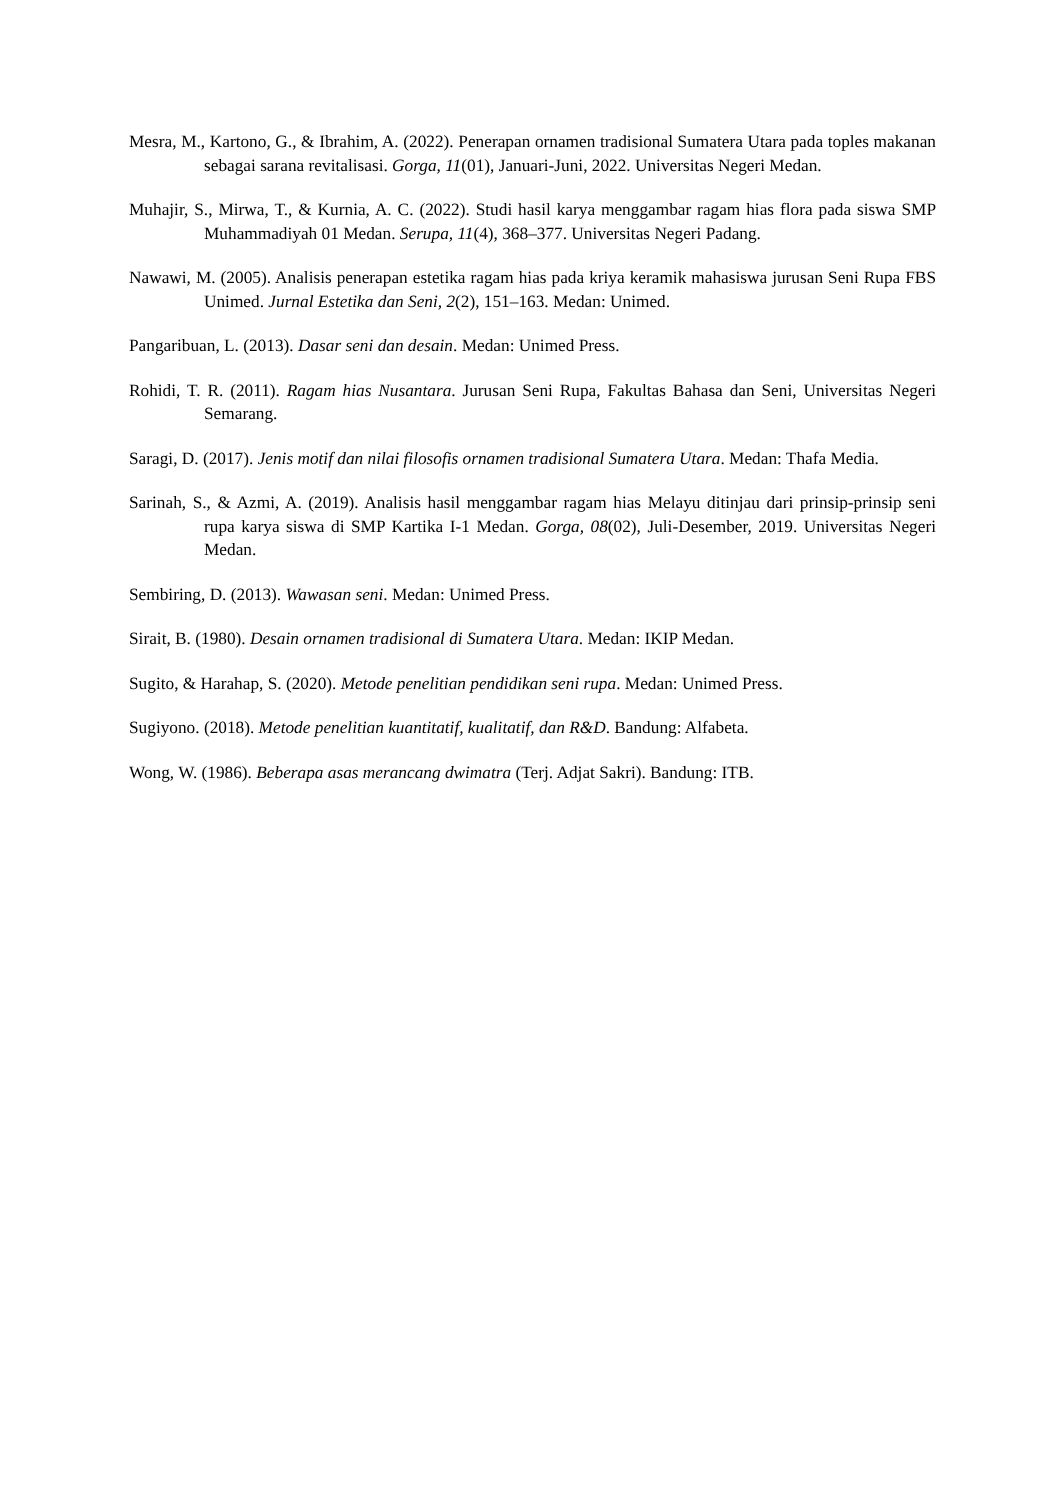Mesra, M., Kartono, G., & Ibrahim, A. (2022). Penerapan ornamen tradisional Sumatera Utara pada toples makanan sebagai sarana revitalisasi. Gorga, 11(01), Januari-Juni, 2022. Universitas Negeri Medan.
Muhajir, S., Mirwa, T., & Kurnia, A. C. (2022). Studi hasil karya menggambar ragam hias flora pada siswa SMP Muhammadiyah 01 Medan. Serupa, 11(4), 368–377. Universitas Negeri Padang.
Nawawi, M. (2005). Analisis penerapan estetika ragam hias pada kriya keramik mahasiswa jurusan Seni Rupa FBS Unimed. Jurnal Estetika dan Seni, 2(2), 151–163. Medan: Unimed.
Pangaribuan, L. (2013). Dasar seni dan desain. Medan: Unimed Press.
Rohidi, T. R. (2011). Ragam hias Nusantara. Jurusan Seni Rupa, Fakultas Bahasa dan Seni, Universitas Negeri Semarang.
Saragi, D. (2017). Jenis motif dan nilai filosofis ornamen tradisional Sumatera Utara. Medan: Thafa Media.
Sarinah, S., & Azmi, A. (2019). Analisis hasil menggambar ragam hias Melayu ditinjau dari prinsip-prinsip seni rupa karya siswa di SMP Kartika I-1 Medan. Gorga, 08(02), Juli-Desember, 2019. Universitas Negeri Medan.
Sembiring, D. (2013). Wawasan seni. Medan: Unimed Press.
Sirait, B. (1980). Desain ornamen tradisional di Sumatera Utara. Medan: IKIP Medan.
Sugito, & Harahap, S. (2020). Metode penelitian pendidikan seni rupa. Medan: Unimed Press.
Sugiyono. (2018). Metode penelitian kuantitatif, kualitatif, dan R&D. Bandung: Alfabeta.
Wong, W. (1986). Beberapa asas merancang dwimatra (Terj. Adjat Sakri). Bandung: ITB.